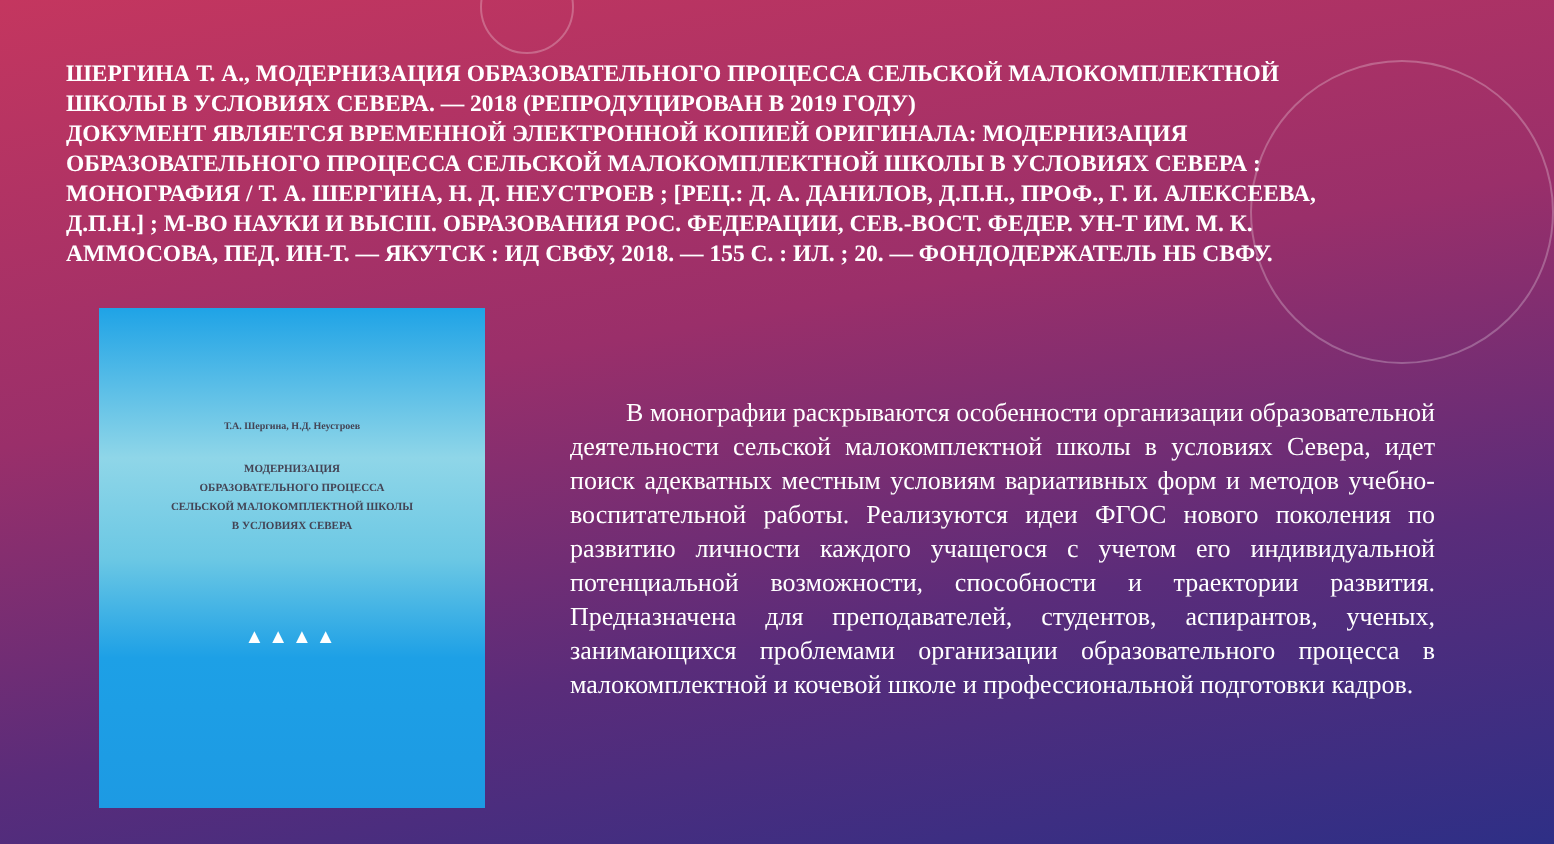ШЕРГИНА Т. А., МОДЕРНИЗАЦИЯ ОБРАЗОВАТЕЛЬНОГО ПРОЦЕССА СЕЛЬСКОЙ МАЛОКОМПЛЕКТНОЙ ШКОЛЫ В УСЛОВИЯХ СЕВЕРА. — 2018 (РЕПРОДУЦИРОВАН В 2019 ГОДУ)
ДОКУМЕНТ ЯВЛЯЕТСЯ ВРЕМЕННОЙ ЭЛЕКТРОННОЙ КОПИЕЙ ОРИГИНАЛА: МОДЕРНИЗАЦИЯ ОБРАЗОВАТЕЛЬНОГО ПРОЦЕССА СЕЛЬСКОЙ МАЛОКОМПЛЕКТНОЙ ШКОЛЫ В УСЛОВИЯХ СЕВЕРА : МОНОГРАФИЯ / Т. А. ШЕРГИНА, Н. Д. НЕУСТРОЕВ ; [РЕЦ.: Д. А. ДАНИЛОВ, Д.П.Н., ПРОФ., Г. И. АЛЕКСЕЕВА, Д.П.Н.] ; М-ВО НАУКИ И ВЫСШ. ОБРАЗОВАНИЯ РОС. ФЕДЕРАЦИИ, СЕВ.-ВОСТ. ФЕДЕР. УН-Т ИМ. М. К. АММОСОВА, ПЕД. ИН-Т. — ЯКУТСК : ИД СВФУ, 2018. — 155 С. : ИЛ. ; 20. — ФОНДОДЕРЖАТЕЛЬ НБ СВФУ.
Т.А. Шергина, Н.Д. Неустроев
МОДЕРНИЗАЦИЯ
ОБРАЗОВАТЕЛЬНОГО ПРОЦЕССА
СЕЛЬСКОЙ МАЛОКОМПЛЕКТНОЙ ШКОЛЫ
В УСЛОВИЯХ СЕВЕРА
▲▲▲▲
В монографии раскрываются особенности организации образовательной деятельности сельской малокомплектной школы в условиях Севера, идет поиск адекватных местным условиям вариативных форм и методов учебно-воспитательной работы. Реализуются идеи ФГОС нового поколения по развитию личности каждого учащегося с учетом его индивидуальной потенциальной возможности, способности и траектории развития. Предназначена для преподавателей, студентов, аспирантов, ученых, занимающихся проблемами организации образовательного процесса в малокомплектной и кочевой школе и профессиональной подготовки кадров.